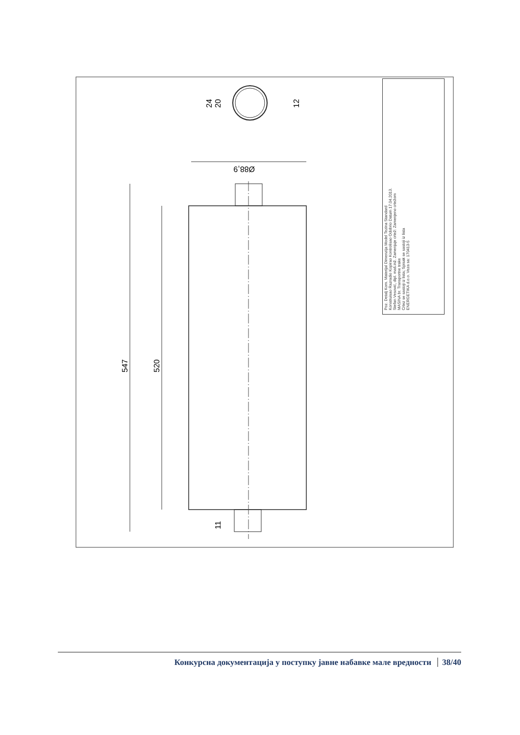547
520
Ø88,9
24
20
12
11
Poz. Detalj Kom. Materijal Dimenzija Model Tezina Standard
Konstruisao Razradio Kopirao Kontrolisao Odobrio Datum 17.04.2013.
Stefan Vesović, dipl. maš.inž. Zamenjuje crtež: Zamenjeno crtežom
MASINA br. Transportne trake
Crtez se sastoji iz lista; Spisak se sastoji iz lista
ENERGETIKA d.o.o. Veza sa: 170413-5
Конкурсна документација у поступку јавне набавке мале вредности 38/40